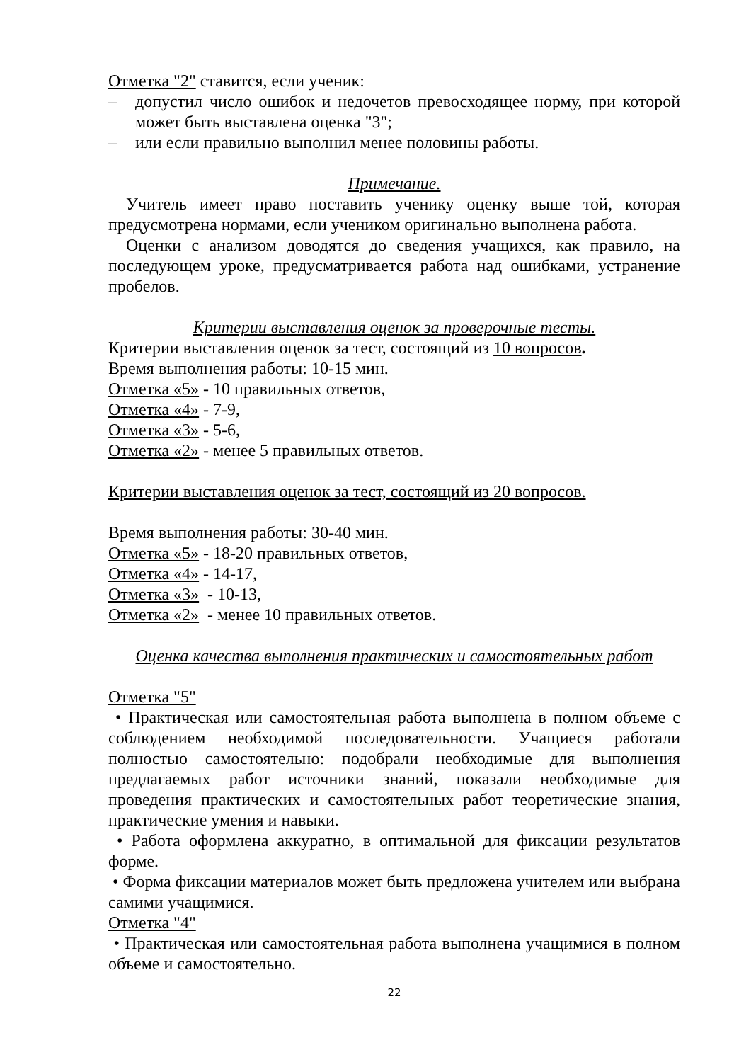Отметка "2" ставится, если ученик:
– допустил число ошибок и недочетов превосходящее норму, при которой может быть выставлена оценка "3";
– или если правильно выполнил менее половины работы.
Примечание.
Учитель имеет право поставить ученику оценку выше той, которая предусмотрена нормами, если учеником оригинально выполнена работа.
Оценки с анализом доводятся до сведения учащихся, как правило, на последующем уроке, предусматривается работа над ошибками, устранение пробелов.
Критерии выставления оценок за проверочные тесты.
Критерии выставления оценок за тест, состоящий из 10 вопросов.
Время выполнения работы: 10-15 мин.
Отметка «5» - 10 правильных ответов,
Отметка «4» - 7-9,
Отметка «3» - 5-6,
Отметка «2» - менее 5 правильных ответов.
Критерии выставления оценок за тест, состоящий из 20 вопросов.
Время выполнения работы: 30-40 мин.
Отметка «5» - 18-20 правильных ответов,
Отметка «4» - 14-17,
Отметка «3» - 10-13,
Отметка «2» - менее 10 правильных ответов.
Оценка качества выполнения практических и самостоятельных работ
Отметка "5"
• Практическая или самостоятельная работа выполнена в полном объеме с соблюдением необходимой последовательности. Учащиеся работали полностью самостоятельно: подобрали необходимые для выполнения предлагаемых работ источники знаний, показали необходимые для проведения практических и самостоятельных работ теоретические знания, практические умения и навыки.
• Работа оформлена аккуратно, в оптимальной для фиксации результатов форме.
• Форма фиксации материалов может быть предложена учителем или выбрана самими учащимися.
Отметка "4"
• Практическая или самостоятельная работа выполнена учащимися в полном объеме и самостоятельно.
22